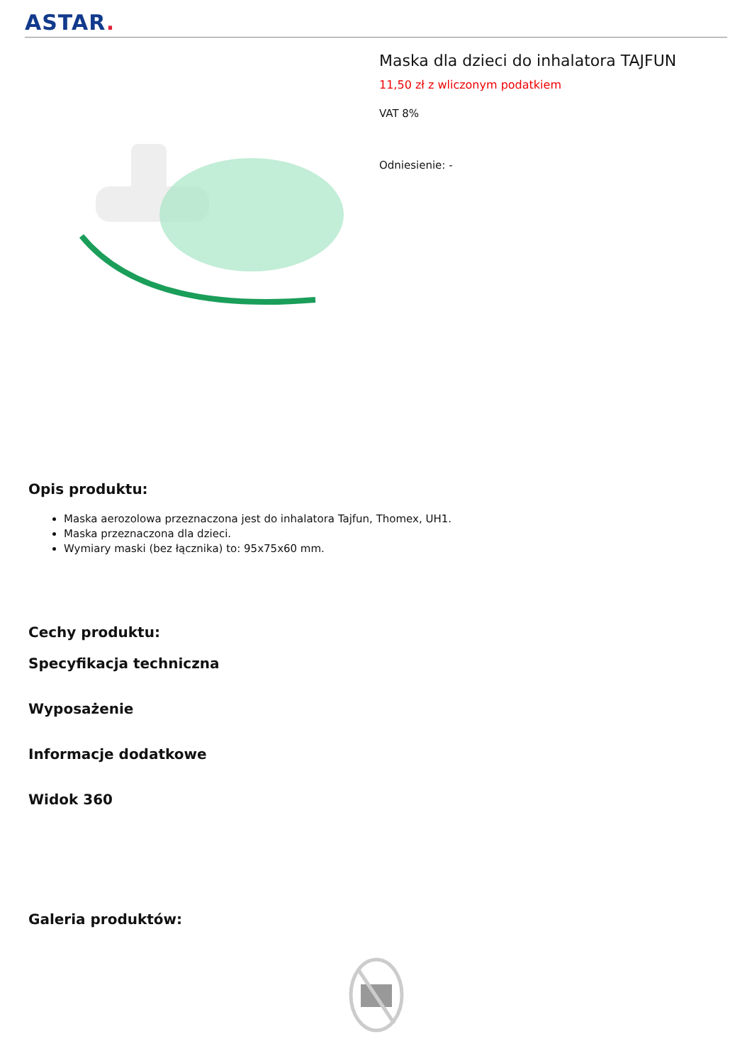ASTAR.
Maska dla dzieci do inhalatora TAJFUN
11,50 zł z wliczonym podatkiem
VAT 8%
Odniesienie: -
Opis produktu:
Maska aerozolowa przeznaczona jest do inhalatora Tajfun, Thomex, UH1.
Maska przeznaczona dla dzieci.
Wymiary maski (bez łącznika) to: 95x75x60 mm.
Cechy produktu:
Specyfikacja techniczna
Wyposażenie
Informacje dodatkowe
Widok 360
Galeria produktów: